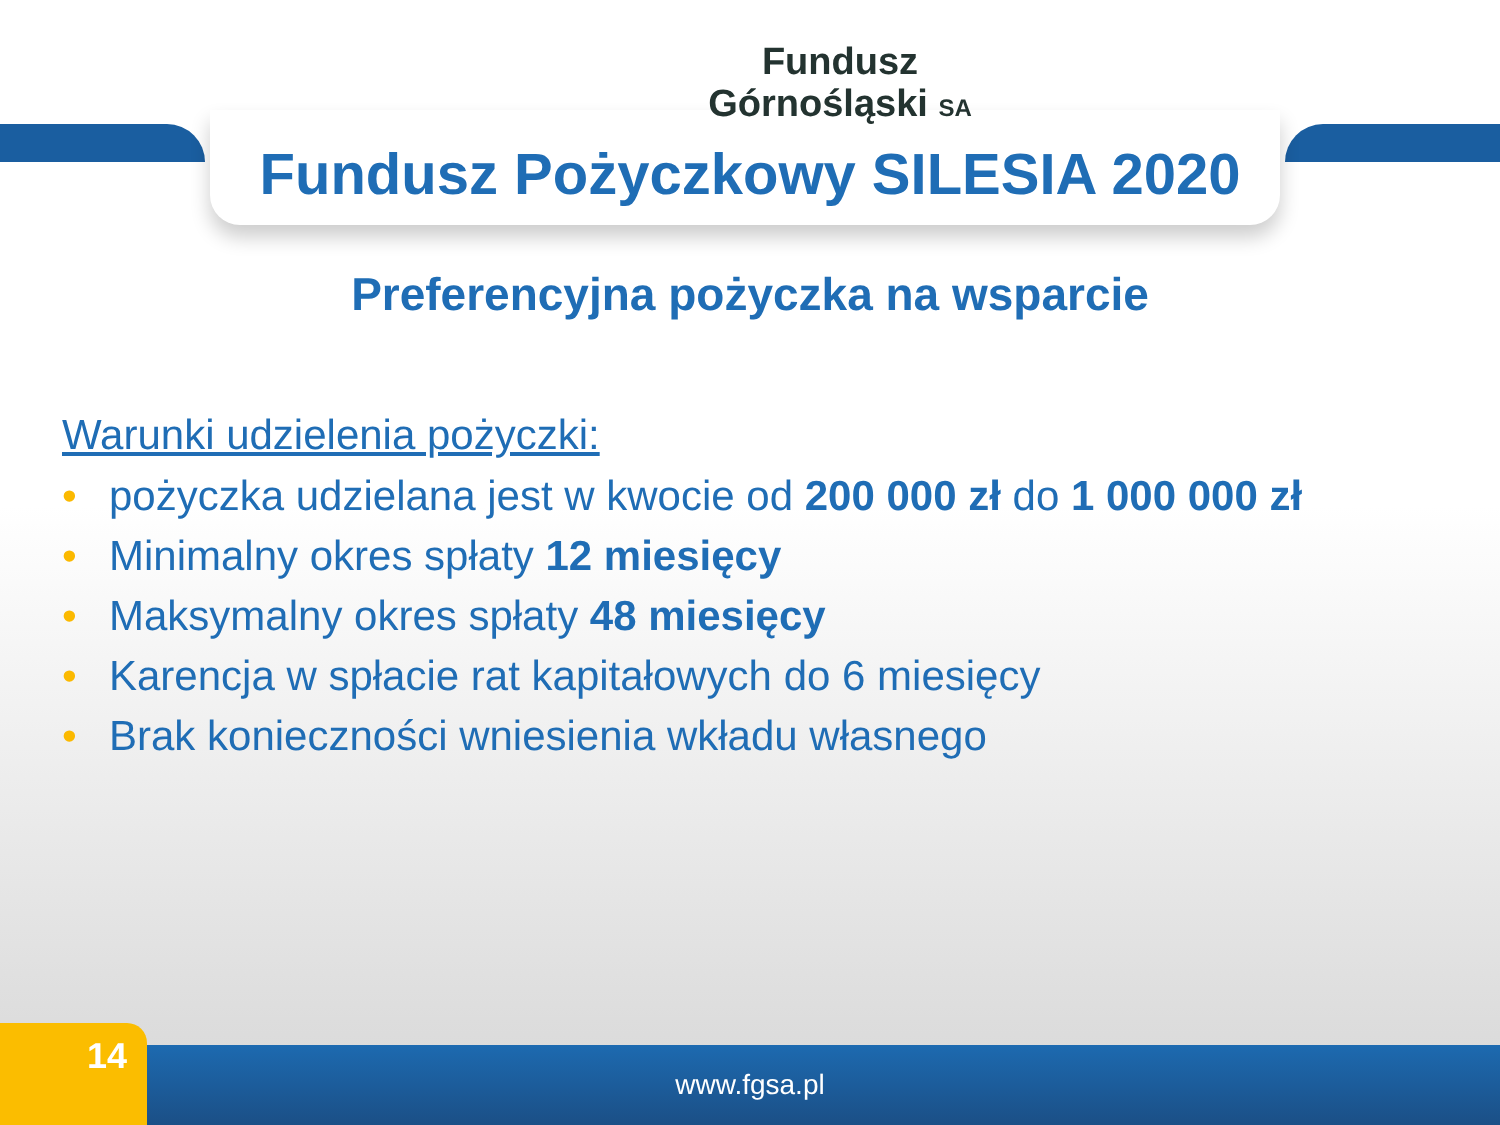Fundusz
Górnośląski SA
Fundusz Pożyczkowy SILESIA 2020
Preferencyjna pożyczka na wsparcie
Warunki udzielenia pożyczki:
• pożyczka udzielana jest w kwocie od 200 000 zł do 1 000 000 zł
• Minimalny okres spłaty 12 miesięcy
• Maksymalny okres spłaty 48 miesięcy
• Karencja w spłacie rat kapitałowych do 6 miesięcy
• Brak konieczności wniesienia wkładu własnego
www.fgsa.pl 14